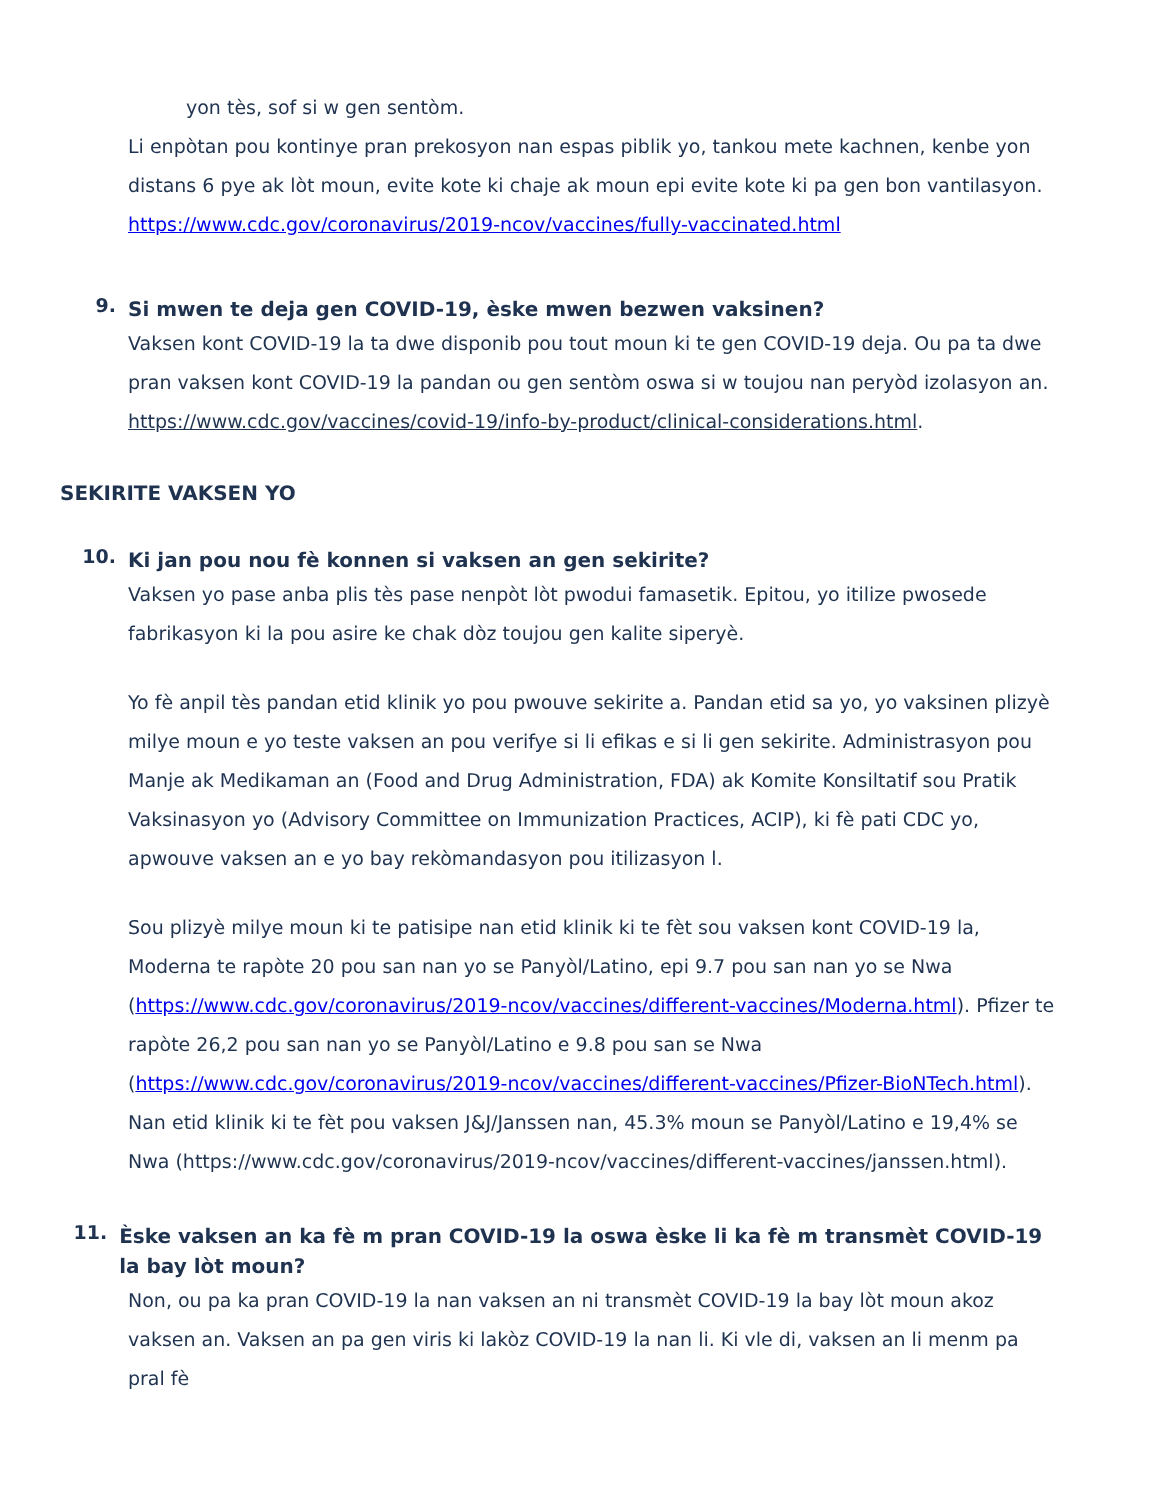yon tès, sof si w gen sentòm.
Li enpòtan pou kontinye pran prekosyon nan espas piblik yo, tankou mete kachnen, kenbe yon distans 6 pye ak lòt moun, evite kote ki chaje ak moun epi evite kote ki pa gen bon vantilasyon. https://www.cdc.gov/coronavirus/2019-ncov/vaccines/fully-vaccinated.html
9.
Si mwen te deja gen COVID-19, èske mwen bezwen vaksinen?
Vaksen kont COVID-19 la ta dwe disponib pou tout moun ki te gen COVID-19 deja. Ou pa ta dwe pran vaksen kont COVID-19 la pandan ou gen sentòm oswa si w toujou nan peryòd izolasyon an. https://www.cdc.gov/vaccines/covid-19/info-by-product/clinical-considerations.html.
SEKIRITE VAKSEN YO
10.
Ki jan pou nou fè konnen si vaksen an gen sekirite?
Vaksen yo pase anba plis tès pase nenpòt lòt pwodui famasetik. Epitou, yo itilize pwosede fabrikasyon ki la pou asire ke chak dòz toujou gen kalite siperyè.
Yo fè anpil tès pandan etid klinik yo pou pwouve sekirite a. Pandan etid sa yo, yo vaksinen plizyè milye moun e yo teste vaksen an pou verifye si li efikas e si li gen sekirite. Administrasyon pou Manje ak Medikaman an (Food and Drug Administration, FDA) ak Komite Konsiltatif sou Pratik Vaksinasyon yo (Advisory Committee on Immunization Practices, ACIP), ki fè pati CDC yo, apwouve vaksen an e yo bay rekòmandasyon pou itilizasyon l.
Sou plizyè milye moun ki te patisipe nan etid klinik ki te fèt sou vaksen kont COVID-19 la, Moderna te rapòte 20 pou san nan yo se Panyòl/Latino, epi 9.7 pou san nan yo se Nwa (https://www.cdc.gov/coronavirus/2019-ncov/vaccines/different-vaccines/Moderna.html). Pfizer te rapòte 26,2 pou san nan yo se Panyòl/Latino e 9.8 pou san se Nwa (https://www.cdc.gov/coronavirus/2019-ncov/vaccines/different-vaccines/Pfizer-BioNTech.html). Nan etid klinik ki te fèt pou vaksen J&J/Janssen nan, 45.3% moun se Panyòl/Latino e 19,4% se Nwa (https://www.cdc.gov/coronavirus/2019-ncov/vaccines/different-vaccines/janssen.html).
11.
Èske vaksen an ka fè m pran COVID-19 la oswa èske li ka fè m transmèt COVID-19 la bay lòt moun?
Non, ou pa ka pran COVID-19 la nan vaksen an ni transmèt COVID-19 la bay lòt moun akoz vaksen an. Vaksen an pa gen viris ki lakòz COVID-19 la nan li. Ki vle di, vaksen an li menm pa pral fè